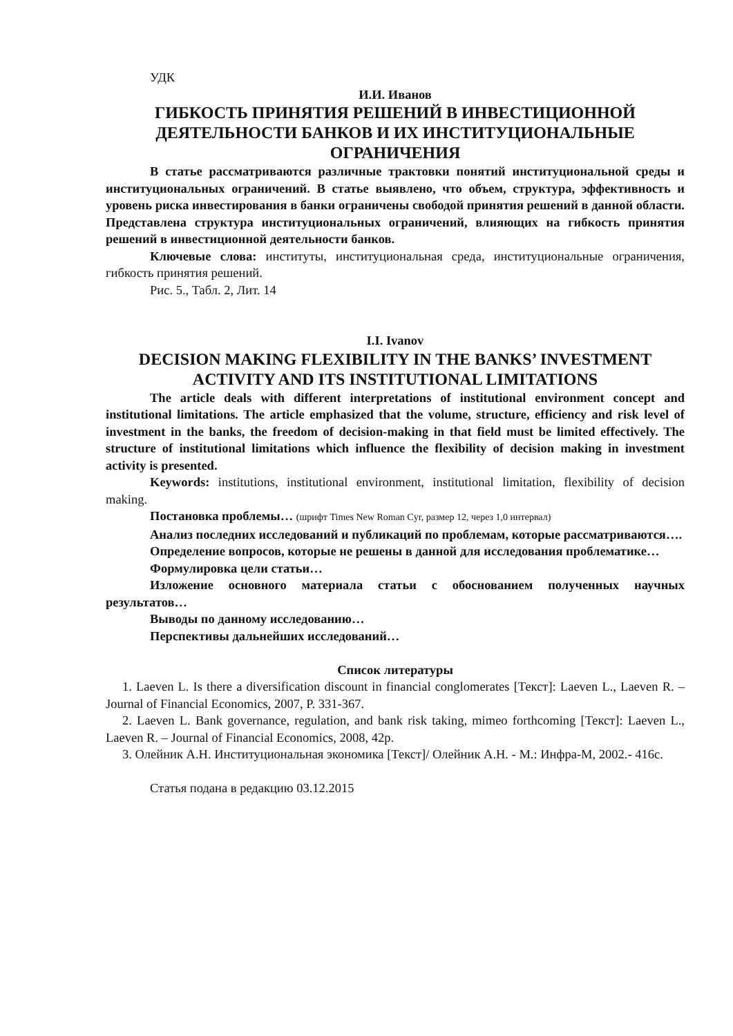УДК
И.И. Иванов
ГИБКОСТЬ ПРИНЯТИЯ РЕШЕНИЙ В ИНВЕСТИЦИОННОЙ ДЕЯТЕЛЬНОСТИ БАНКОВ И ИХ ИНСТИТУЦИОНАЛЬНЫЕ ОГРАНИЧЕНИЯ
В статье рассматриваются различные трактовки понятий институциональной среды и институциональных ограничений. В статье выявлено, что объем, структура, эффективность и уровень риска инвестирования в банки ограничены свободой принятия решений в данной области. Представлена структура институциональных ограничений, влияющих на гибкость принятия решений в инвестиционной деятельности банков.
Ключевые слова: институты, институциональная среда, институциональные ограничения, гибкость принятия решений.
Рис. 5., Табл. 2, Лит. 14
I.I. Ivanov
DECISION MAKING FLEXIBILITY IN THE BANKS’ INVESTMENT ACTIVITY AND ITS INSTITUTIONAL LIMITATIONS
The article deals with different interpretations of institutional environment concept and institutional limitations. The article emphasized that the volume, structure, efficiency and risk level of investment in the banks, the freedom of decision-making in that field must be limited effectively. The structure of institutional limitations which influence the flexibility of decision making in investment activity is presented.
Keywords: institutions, institutional environment, institutional limitation, flexibility of decision making.
Постановка проблемы… (шрифт Times New Roman Cyr, размер 12, через 1,0 интервал)
Анализ последних исследований и публикаций по проблемам, которые рассматриваются….
Определение вопросов, которые не решены в данной для исследования проблематике…
Формулировка цели статьи…
Изложение основного материала статьи с обоснованием полученных научных результатов…
Выводы по данному исследованию…
Перспективы дальнейших исследований…
Список литературы
1. Laeven L. Is there a diversification discount in financial conglomerates [Текст]: Laeven L., Laeven R. – Journal of Financial Economics, 2007, P. 331-367.
2. Laeven L. Bank governance, regulation, and bank risk taking, mimeo forthcoming [Текст]: Laeven L., Laeven R. – Journal of Financial Economics, 2008, 42p.
3. Олейник А.Н. Институциональная экономика [Текст]/ Олейник А.Н. - М.: Инфра-М, 2002.- 416с.
Статья подана в редакцию 03.12.2015